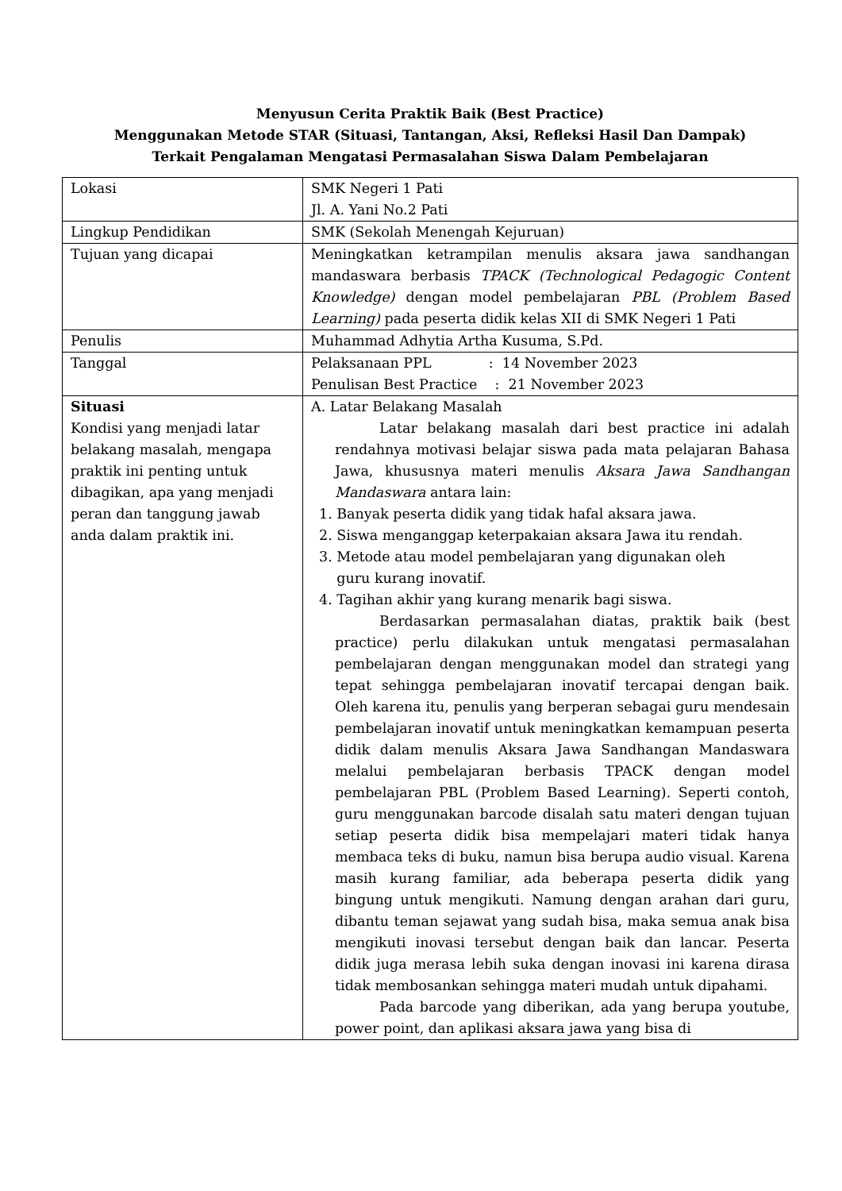Menyusun Cerita Praktik Baik (Best Practice)
Menggunakan Metode STAR (Situasi, Tantangan, Aksi, Refleksi Hasil Dan Dampak)
Terkait Pengalaman Mengatasi Permasalahan Siswa Dalam Pembelajaran
| Lokasi | SMK Negeri 1 Pati Jl. A. Yani No.2 Pati |
| Lingkup Pendidikan | SMK (Sekolah Menengah Kejuruan) |
| Tujuan yang dicapai | Meningkatkan ketrampilan menulis aksara jawa sandhangan mandaswara berbasis TPACK (Technological Pedagogic Content Knowledge) dengan model pembelajaran PBL (Problem Based Learning) pada peserta didik kelas XII di SMK Negeri 1 Pati |
| Penulis | Muhammad Adhytia Artha Kusuma, S.Pd. |
| Tanggal | Pelaksanaan PPL : 14 November 2023 Penulisan Best Practice : 21 November 2023 |
| Situasi Kondisi yang menjadi latar belakang masalah, mengapa praktik ini penting untuk dibagikan, apa yang menjadi peran dan tanggung jawab anda dalam praktik ini. | A. Latar Belakang Masalah Latar belakang masalah dari best practice ini adalah rendahnya motivasi belajar siswa pada mata pelajaran Bahasa Jawa, khususnya materi menulis Aksara Jawa Sandhangan Mandaswara antara lain: 1. Banyak peserta didik yang tidak hafal aksara jawa. 2. Siswa menganggap keterpakaian aksara Jawa itu rendah. 3. Metode atau model pembelajaran yang digunakan oleh guru kurang inovatif. 4. Tagihan akhir yang kurang menarik bagi siswa. Berdasarkan permasalahan diatas, praktik baik (best practice) perlu dilakukan untuk mengatasi permasalahan pembelajaran dengan menggunakan model dan strategi yang tepat sehingga pembelajaran inovatif tercapai dengan baik. Oleh karena itu, penulis yang berperan sebagai guru mendesain pembelajaran inovatif untuk meningkatkan kemampuan peserta didik dalam menulis Aksara Jawa Sandhangan Mandaswara melalui pembelajaran berbasis TPACK dengan model pembelajaran PBL (Problem Based Learning). Seperti contoh, guru menggunakan barcode disalah satu materi dengan tujuan setiap peserta didik bisa mempelajari materi tidak hanya membaca teks di buku, namun bisa berupa audio visual. Karena masih kurang familiar, ada beberapa peserta didik yang bingung untuk mengikuti. Namung dengan arahan dari guru, dibantu teman sejawat yang sudah bisa, maka semua anak bisa mengikuti inovasi tersebut dengan baik dan lancar. Peserta didik juga merasa lebih suka dengan inovasi ini karena dirasa tidak membosankan sehingga materi mudah untuk dipahami. Pada barcode yang diberikan, ada yang berupa youtube, power point, dan aplikasi aksara jawa yang bisa di |